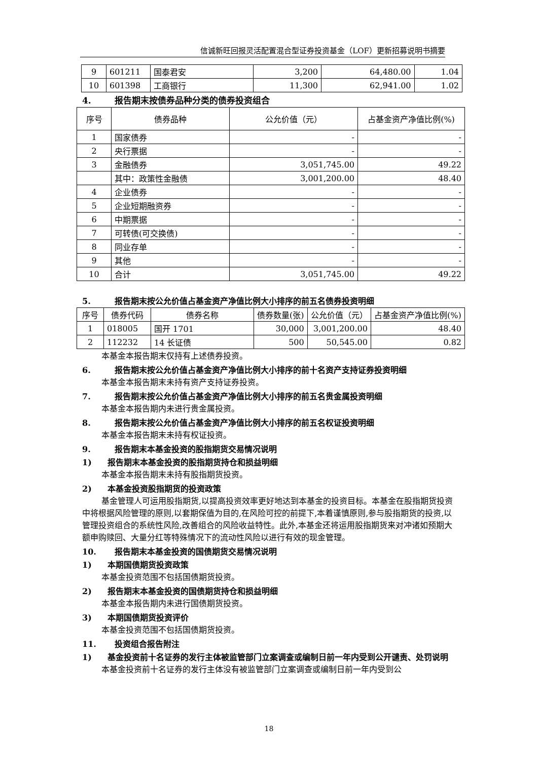信诚新旺回报灵活配置混合型证券投资基金（LOF）更新招募说明书摘要
| 9 | 601211 | 国泰君安 | 3,200 | 64,480.00 | 1.04 |
| 10 | 601398 | 工商银行 | 11,300 | 62,941.00 | 1.02 |
4. 报告期末按债券品种分类的债券投资组合
| 序号 | 债券品种 | 公允价值（元） | 占基金资产净值比例(%) |
| --- | --- | --- | --- |
| 1 | 国家债券 | - | - |
| 2 | 央行票据 | - | - |
| 3 | 金融债券 | 3,051,745.00 | 49.22 |
| | 其中：政策性金融债 | 3,001,200.00 | 48.40 |
| 4 | 企业债券 | - | - |
| 5 | 企业短期融资券 | - | - |
| 6 | 中期票据 | - | - |
| 7 | 可转债(可交换债) | - | - |
| 8 | 同业存单 | - | - |
| 9 | 其他 | - | - |
| 10 | 合计 | 3,051,745.00 | 49.22 |
5. 报告期末按公允价值占基金资产净值比例大小排序的前五名债券投资明细
| 序号 | 债券代码 | 债券名称 | 债券数量(张) | 公允价值（元） | 占基金资产净值比例(%) |
| --- | --- | --- | --- | --- | --- |
| 1 | 018005 | 国开 1701 | 30,000 | 3,001,200.00 | 48.40 |
| 2 | 112232 | 14 长证债 | 500 | 50,545.00 | 0.82 |
本基金本报告期末仅持有上述债券投资。
6. 报告期末按公允价值占基金资产净值比例大小排序的前十名资产支持证券投资明细
本基金本报告期末未持有资产支持证券投资。
7. 报告期末按公允价值占基金资产净值比例大小排序的前五名贵金属投资明细
本基金本报告期内未进行贵金属投资。
8. 报告期末按公允价值占基金资产净值比例大小排序的前五名权证投资明细
本基金本报告期末未持有权证投资。
9. 报告期末本基金投资的股指期货交易情况说明
1) 报告期末本基金投资的股指期货持仓和损益明细
本基金本报告期末未持有股指期货投资。
2) 本基金投资股指期货的投资政策
基金管理人可运用股指期货,以提高投资效率更好地达到本基金的投资目标。本基金在股指期货投资中将根据风险管理的原则,以套期保值为目的,在风险可控的前提下,本着谨慎原则,参与股指期货的投资,以管理投资组合的系统性风险,改善组合的风险收益特性。此外,本基金还将运用股指期货来对冲诸如预期大额申购赎回、大量分红等特殊情况下的流动性风险以进行有效的现金管理。
10. 报告期末本基金投资的国债期货交易情况说明
1) 本期国债期货投资政策
本基金投资范围不包括国债期货投资。
2) 报告期末本基金投资的国债期货持仓和损益明细
本基金本报告期内未进行国债期货投资。
3) 本期国债期货投资评价
本基金投资范围不包括国债期货投资。
11. 投资组合报告附注
1) 基金投资前十名证券的发行主体被监管部门立案调查或编制日前一年内受到公开谴责、处罚说明
本基金投资前十名证券的发行主体没有被监管部门立案调查或编制日前一年内受到公
18